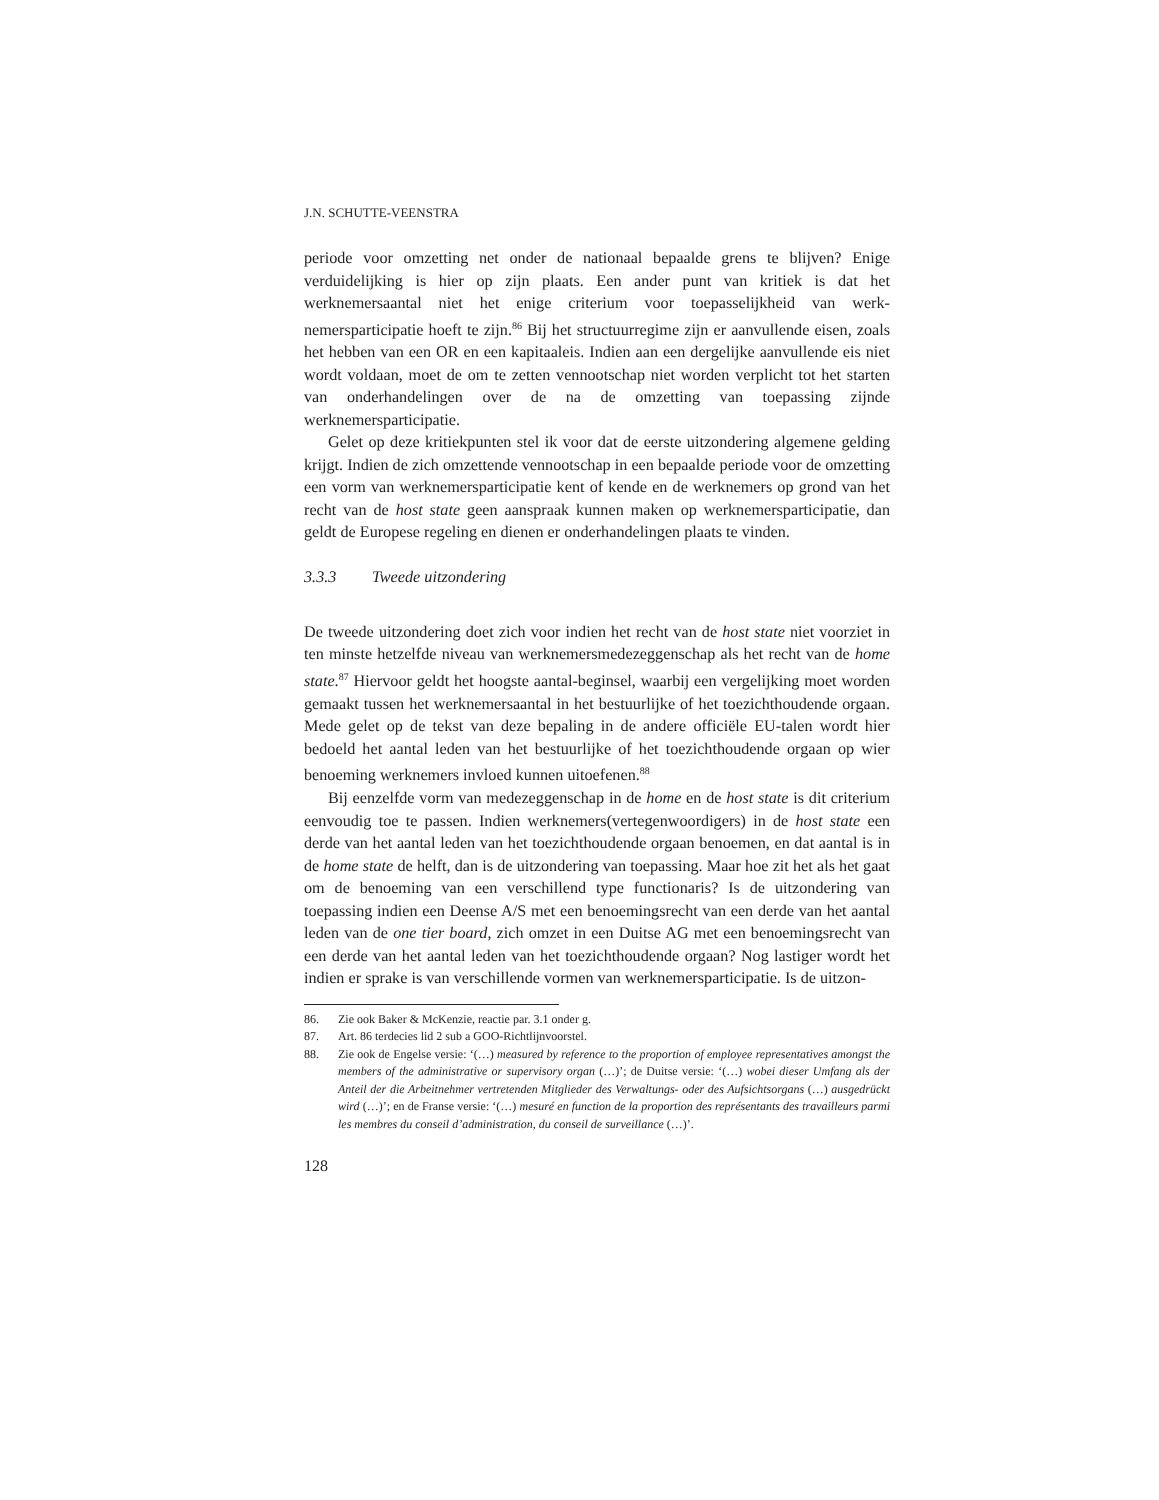J.N. SCHUTTE-VEENSTRA
periode voor omzetting net onder de nationaal bepaalde grens te blijven? Enige verduidelijking is hier op zijn plaats. Een ander punt van kritiek is dat het werknemersaantal niet het enige criterium voor toepasselijkheid van werk-nemersparticipatie hoeft te zijn.<sup>86</sup> Bij het structuurregime zijn er aanvullende eisen, zoals het hebben van een OR en een kapitaaleis. Indien aan een dergelijke aanvullende eis niet wordt voldaan, moet de om te zetten vennootschap niet worden verplicht tot het starten van onderhandelingen over de na de omzetting van toepassing zijnde werknemersparticipatie.
Gelet op deze kritiekpunten stel ik voor dat de eerste uitzondering algemene gelding krijgt. Indien de zich omzettende vennootschap in een bepaalde periode voor de omzetting een vorm van werknemersparticipatie kent of kende en de werknemers op grond van het recht van de host state geen aanspraak kunnen maken op werknemersparticipatie, dan geldt de Europese regeling en dienen er onderhandelingen plaats te vinden.
3.3.3 Tweede uitzondering
De tweede uitzondering doet zich voor indien het recht van de host state niet voorziet in ten minste hetzelfde niveau van werknemersmedezeggenschap als het recht van de home state.<sup>87</sup> Hiervoor geldt het hoogste aantal-beginsel, waarbij een vergelijking moet worden gemaakt tussen het werknemersaantal in het bestuurlijke of het toezichthoudende orgaan. Mede gelet op de tekst van deze bepaling in de andere officiële EU-talen wordt hier bedoeld het aantal leden van het bestuurlijke of het toezichthoudende orgaan op wier benoeming werknemers invloed kunnen uitoefenen.<sup>88</sup>
Bij eenzelfde vorm van medezeggenschap in de home en de host state is dit criterium eenvoudig toe te passen. Indien werknemers(vertegenwoordigers) in de host state een derde van het aantal leden van het toezichthoudende orgaan benoemen, en dat aantal is in de home state de helft, dan is de uitzondering van toepassing. Maar hoe zit het als het gaat om de benoeming van een verschillend type functionaris? Is de uitzondering van toepassing indien een Deense A/S met een benoemingsrecht van een derde van het aantal leden van de one tier board, zich omzet in een Duitse AG met een benoemingsrecht van een derde van het aantal leden van het toezichthoudende orgaan? Nog lastiger wordt het indien er sprake is van verschillende vormen van werknemersparticipatie. Is de uitzon-
86. Zie ook Baker & McKenzie, reactie par. 3.1 onder g.
87. Art. 86 terdecies lid 2 sub a GOO-Richtlijnvoorstel.
88. Zie ook de Engelse versie: ‘(…) measured by reference to the proportion of employee representatives amongst the members of the administrative or supervisory organ (…)’; de Duitse versie: ‘(…) wobei dieser Umfang als der Anteil der die Arbeitnehmer vertretenden Mitglieder des Verwaltungs- oder des Aufsichtsorgans (…) ausgedrückt wird (…)’; en de Franse versie: ‘(…) mesuré en function de la proportion des représentants des travailleurs parmi les membres du conseil d’administration, du conseil de surveillance (…)’.
128